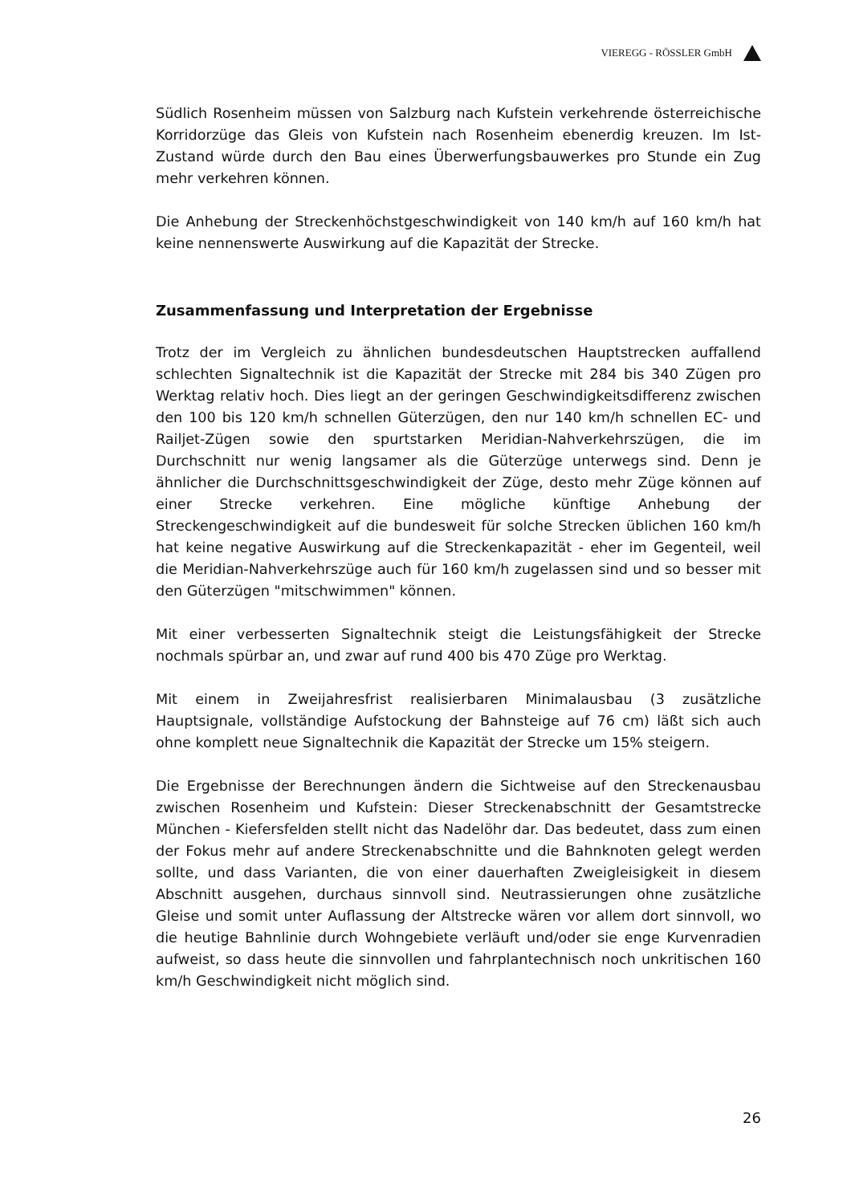VIEREGG - RÖSSLER GmbH
Südlich Rosenheim müssen von Salzburg nach Kufstein verkehrende österreichische Korridorzüge das Gleis von Kufstein nach Rosenheim ebenerdig kreuzen. Im Ist-Zustand würde durch den Bau eines Überwerfungsbauwerkes pro Stunde ein Zug mehr verkehren können.
Die Anhebung der Streckenhöchstgeschwindigkeit von 140 km/h auf 160 km/h hat keine nennenswerte Auswirkung auf die Kapazität der Strecke.
Zusammenfassung und Interpretation der Ergebnisse
Trotz der im Vergleich zu ähnlichen bundesdeutschen Hauptstrecken auffallend schlechten Signaltechnik ist die Kapazität der Strecke mit 284 bis 340 Zügen pro Werktag relativ hoch. Dies liegt an der geringen Geschwindigkeitsdifferenz zwischen den 100 bis 120 km/h schnellen Güterzügen, den nur 140 km/h schnellen EC- und Railjet-Zügen sowie den spurtstarken Meridian-Nahverkehrszügen, die im Durchschnitt nur wenig langsamer als die Güterzüge unterwegs sind. Denn je ähnlicher die Durchschnittsgeschwindigkeit der Züge, desto mehr Züge können auf einer Strecke verkehren. Eine mögliche künftige Anhebung der Streckengeschwindigkeit auf die bundesweit für solche Strecken üblichen 160 km/h hat keine negative Auswirkung auf die Streckenkapazität - eher im Gegenteil, weil die Meridian-Nahverkehrszüge auch für 160 km/h zugelassen sind und so besser mit den Güterzügen "mitschwimmen" können.
Mit einer verbesserten Signaltechnik steigt die Leistungsfähigkeit der Strecke nochmals spürbar an, und zwar auf rund 400 bis 470 Züge pro Werktag.
Mit einem in Zweijahresfrist realisierbaren Minimalausbau (3 zusätzliche Hauptsignale, vollständige Aufstockung der Bahnsteige auf 76 cm) läßt sich auch ohne komplett neue Signaltechnik die Kapazität der Strecke um 15% steigern.
Die Ergebnisse der Berechnungen ändern die Sichtweise auf den Streckenausbau zwischen Rosenheim und Kufstein: Dieser Streckenabschnitt der Gesamtstrecke München - Kiefersfelden stellt nicht das Nadelöhr dar. Das bedeutet, dass zum einen der Fokus mehr auf andere Streckenabschnitte und die Bahnknoten gelegt werden sollte, und dass Varianten, die von einer dauerhaften Zweigleisigkeit in diesem Abschnitt ausgehen, durchaus sinnvoll sind. Neutrassierungen ohne zusätzliche Gleise und somit unter Auflassung der Altstrecke wären vor allem dort sinnvoll, wo die heutige Bahnlinie durch Wohngebiete verläuft und/oder sie enge Kurvenradien aufweist, so dass heute die sinnvollen und fahrplantechnisch noch unkritischen 160 km/h Geschwindigkeit nicht möglich sind.
26